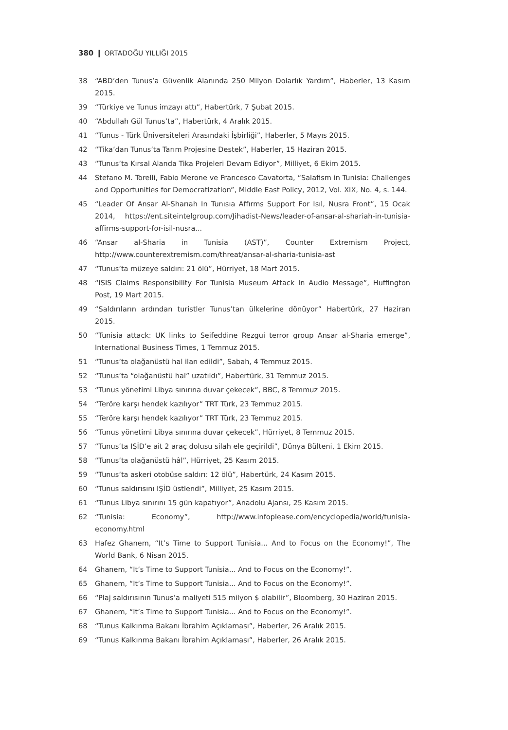380 ❙ ORTADOĞU YILLIĞI 2015
38 “ABD’den Tunus’a Güvenlik Alanında 250 Milyon Dolarlık Yardım”, Haberler, 13 Kasım 2015.
39 “Türkiye ve Tunus imzayı attı”, Habertürk, 7 Şubat 2015.
40 “Abdullah Gül Tunus’ta”, Habertürk, 4 Aralık 2015.
41 “Tunus - Türk Üniversiteleri Arasındaki İşbirliği”, Haberler, 5 Mayıs 2015.
42 “Tika’dan Tunus’ta Tarım Projesine Destek”, Haberler, 15 Haziran 2015.
43 “Tunus’ta Kırsal Alanda Tika Projeleri Devam Ediyor”, Milliyet, 6 Ekim 2015.
44 Stefano M. Torelli, Fabio Merone ve Francesco Cavatorta, “Salafism in Tunisia: Challenges and Opportunities for Democratization”, Middle East Policy, 2012, Vol. XIX, No. 4, s. 144.
45 “Leader Of Ansar Al-Sharıah In Tunısıa Affırms Support For Isıl, Nusra Front”, 15 Ocak 2014, https://ent.siteintelgroup.com/Jihadist-News/leader-of-ansar-al-shariah-in-tunisia-affirms-support-for-isil-nusra...
46 “Ansar al-Sharia in Tunisia (AST)”, Counter Extremism Project, http://www.counterextremism.com/threat/ansar-al-sharia-tunisia-ast
47 “Tunus’ta müzeye saldırı: 21 ölü”, Hürriyet, 18 Mart 2015.
48 “ISIS Claims Responsibility For Tunisia Museum Attack In Audio Message”, Huffington Post, 19 Mart 2015.
49 “Saldırıların ardından turistler Tunus’tan ülkelerine dönüyor” Habertürk, 27 Haziran 2015.
50 “Tunisia attack: UK links to Seifeddine Rezgui terror group Ansar al-Sharia emerge”, International Business Times, 1 Temmuz 2015.
51 “Tunus’ta olağanüstü hal ilan edildi”, Sabah, 4 Temmuz 2015.
52 “Tunus’ta “olağanüstü hal” uzatıldı”, Habertürk, 31 Temmuz 2015.
53 “Tunus yönetimi Libya sınırına duvar çekecek”, BBC, 8 Temmuz 2015.
54 “Teröre karşı hendek kazılıyor” TRT Türk, 23 Temmuz 2015.
55 “Teröre karşı hendek kazılıyor” TRT Türk, 23 Temmuz 2015.
56 “Tunus yönetimi Libya sınırına duvar çekecek”, Hürriyet, 8 Temmuz 2015.
57 “Tunus’ta IŞİD’e ait 2 araç dolusu silah ele geçirildi”, Dünya Bülteni, 1 Ekim 2015.
58 “Tunus’ta olağanüstü hâl”, Hürriyet, 25 Kasım 2015.
59 “Tunus’ta askeri otobüse saldırı: 12 ölü”, Habertürk, 24 Kasım 2015.
60 “Tunus saldırısını IŞİD üstlendi”, Milliyet, 25 Kasım 2015.
61 “Tunus Libya sınırını 15 gün kapatıyor”, Anadolu Ajansı, 25 Kasım 2015.
62 “Tunisia: Economy”, http://www.infoplease.com/encyclopedia/world/tunisia-economy.html
63 Hafez Ghanem, “It’s Time to Support Tunisia... And to Focus on the Economy!”, The World Bank, 6 Nisan 2015.
64 Ghanem, “It’s Time to Support Tunisia... And to Focus on the Economy!”.
65 Ghanem, “It’s Time to Support Tunisia... And to Focus on the Economy!”.
66 “Plaj saldırısının Tunus’a maliyeti 515 milyon $ olabilir”, Bloomberg, 30 Haziran 2015.
67 Ghanem, “It’s Time to Support Tunisia... And to Focus on the Economy!”.
68 “Tunus Kalkınma Bakanı İbrahim Açıklaması”, Haberler, 26 Aralık 2015.
69 “Tunus Kalkınma Bakanı İbrahim Açıklaması”, Haberler, 26 Aralık 2015.